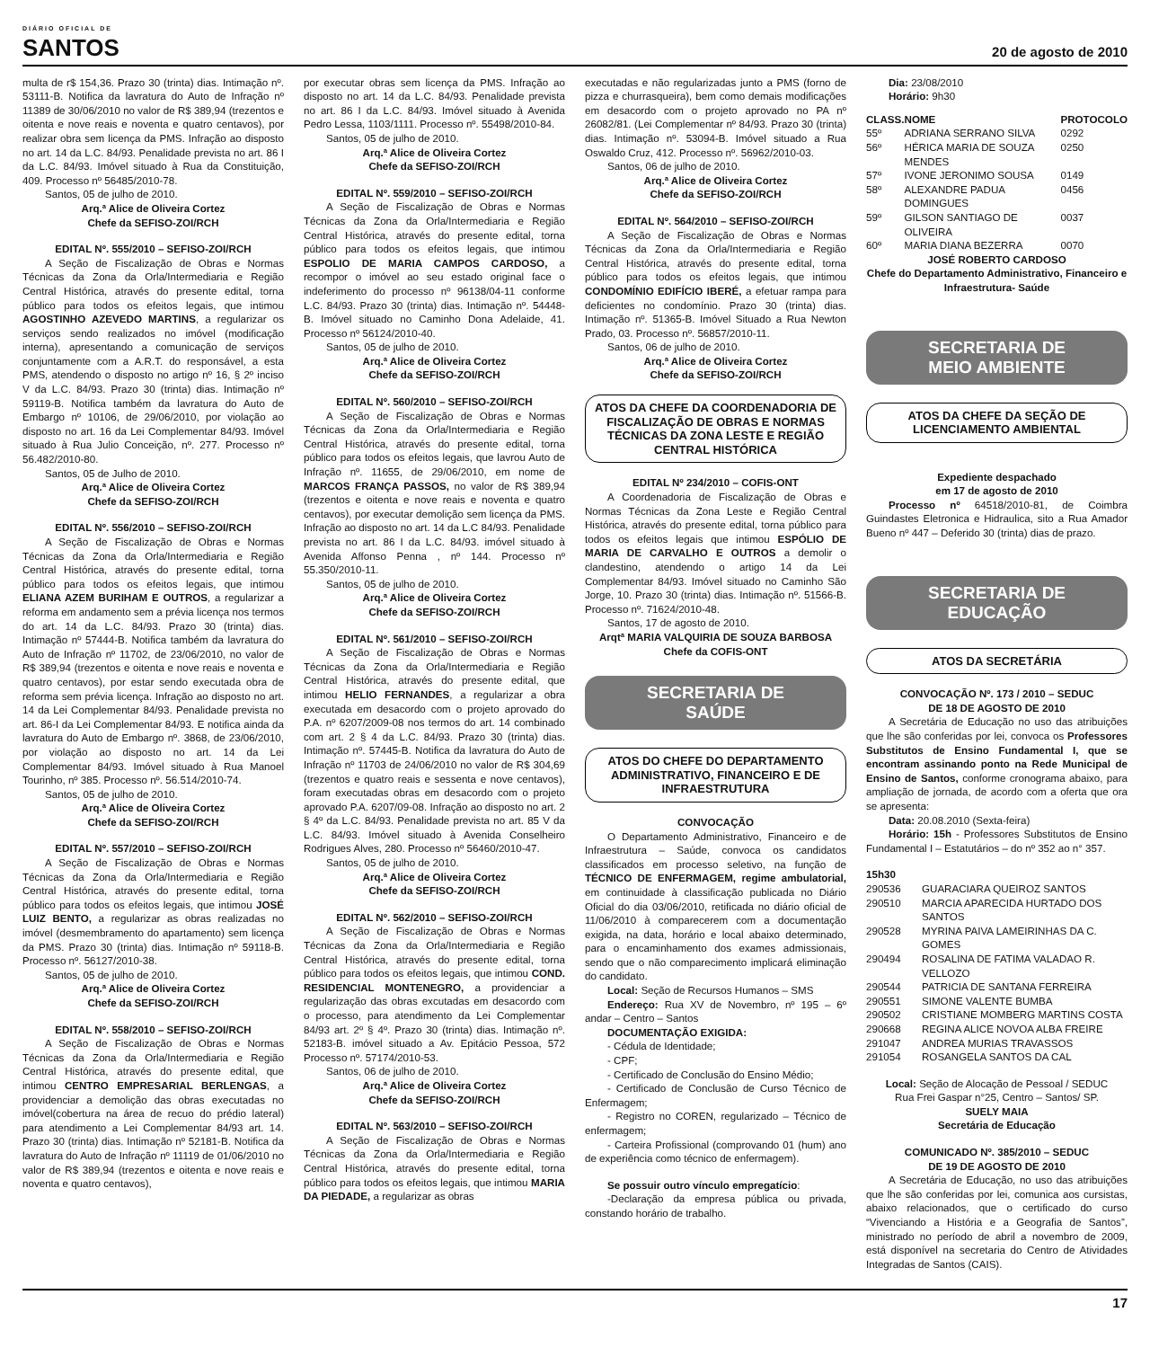DIÁRIO OFICIAL DE
SANTOS
20 de agosto de 2010
multa de r$ 154,36. Prazo 30 (trinta) dias. Intimação nº. 53111-B. Notifica da lavratura do Auto de Infração nº 11389 de 30/06/2010 no valor de R$ 389,94 (trezentos e oitenta e nove reais e noventa e quatro centavos), por realizar obra sem licença da PMS. Infração ao disposto no art. 14 da L.C. 84/93. Penalidade prevista no art. 86 I da L.C. 84/93. Imóvel situado à Rua da Constituição, 409. Processo nº 56485/2010-78.
Santos, 05 de julho de 2010.
Arq.ª Alice de Oliveira Cortez
Chefe da SEFISO-ZOI/RCH
EDITAL Nº. 555/2010 – SEFISO-ZOI/RCH
A Seção de Fiscalização de Obras e Normas Técnicas da Zona da Orla/Intermediaria e Região Central Histórica, através do presente edital, torna público para todos os efeitos legais, que intimou AGOSTINHO AZEVEDO MARTINS, a regularizar os serviços sendo realizados no imóvel (modificação interna), apresentando a comunicação de serviços conjuntamente com a A.R.T. do responsável, a esta PMS, atendendo o disposto no artigo nº 16, § 2º inciso V da L.C. 84/93. Prazo 30 (trinta) dias. Intimação nº 59119-B. Notifica também da lavratura do Auto de Embargo nº 10106, de 29/06/2010, por violação ao disposto no art. 16 da Lei Complementar 84/93. Imóvel situado à Rua Julio Conceição, nº. 277. Processo nº 56.482/2010-80.
Santos, 05 de Julho de 2010.
Arq.ª Alice de Oliveira Cortez
Chefe da SEFISO-ZOI/RCH
EDITAL Nº. 556/2010 – SEFISO-ZOI/RCH
A Seção de Fiscalização de Obras e Normas Técnicas da Zona da Orla/Intermediaria e Região Central Histórica, através do presente edital, torna público para todos os efeitos legais, que intimou ELIANA AZEM BURIHAM E OUTROS, a regularizar a reforma em andamento sem a prévia licença nos termos do art. 14 da L.C. 84/93. Prazo 30 (trinta) dias. Intimação nº 57444-B. Notifica também da lavratura do Auto de Infração nº 11702, de 23/06/2010, no valor de R$ 389,94 (trezentos e oitenta e nove reais e noventa e quatro centavos), por estar sendo executada obra de reforma sem prévia licença. Infração ao disposto no art. 14 da Lei Complementar 84/93. Penalidade prevista no art. 86-I da Lei Complementar 84/93. E notifica ainda da lavratura do Auto de Embargo nº. 3868, de 23/06/2010, por violação ao disposto no art. 14 da Lei Complementar 84/93. Imóvel situado à Rua Manoel Tourinho, nº 385. Processo nº. 56.514/2010-74.
Santos, 05 de julho de 2010.
Arq.ª Alice de Oliveira Cortez
Chefe da SEFISO-ZOI/RCH
EDITAL Nº. 557/2010 – SEFISO-ZOI/RCH
A Seção de Fiscalização de Obras e Normas Técnicas da Zona da Orla/Intermediaria e Região Central Histórica, através do presente edital, torna público para todos os efeitos legais, que intimou JOSÉ LUIZ BENTO, a regularizar as obras realizadas no imóvel (desmembramento do apartamento) sem licença da PMS. Prazo 30 (trinta) dias. Intimação nº 59118-B. Processo nº. 56127/2010-38.
Santos, 05 de julho de 2010.
Arq.ª Alice de Oliveira Cortez
Chefe da SEFISO-ZOI/RCH
EDITAL Nº. 558/2010 – SEFISO-ZOI/RCH
A Seção de Fiscalização de Obras e Normas Técnicas da Zona da Orla/Intermediaria e Região Central Histórica, através do presente edital, que intimou CENTRO EMPRESARIAL BERLENGAS, a providenciar a demolição das obras executadas no imóvel(cobertura na área de recuo do prédio lateral) para atendimento a Lei Complementar 84/93 art. 14. Prazo 30 (trinta) dias. Intimação nº 52181-B. Notifica da lavratura do Auto de Infração nº 11119 de 01/06/2010 no valor de R$ 389,94 (trezentos e oitenta e nove reais e noventa e quatro centavos),
por executar obras sem licença da PMS. Infração ao disposto no art. 14 da L.C. 84/93. Penalidade prevista no art. 86 I da L.C. 84/93. Imóvel situado à Avenida Pedro Lessa, 1103/1111. Processo nº. 55498/2010-84.
Santos, 05 de julho de 2010.
Arq.ª Alice de Oliveira Cortez
Chefe da SEFISO-ZOI/RCH
EDITAL Nº. 559/2010 – SEFISO-ZOI/RCH
A Seção de Fiscalização de Obras e Normas Técnicas da Zona da Orla/Intermediaria e Região Central Histórica, através do presente edital, torna público para todos os efeitos legais, que intimou ESPOLIO DE MARIA CAMPOS CARDOSO, a recompor o imóvel ao seu estado original face o indeferimento do processo nº 96138/04-11 conforme L.C. 84/93. Prazo 30 (trinta) dias. Intimação nº. 54448-B. Imóvel situado no Caminho Dona Adelaide, 41. Processo nº 56124/2010-40.
Santos, 05 de julho de 2010.
Arq.ª Alice de Oliveira Cortez
Chefe da SEFISO-ZOI/RCH
EDITAL Nº. 560/2010 – SEFISO-ZOI/RCH
A Seção de Fiscalização de Obras e Normas Técnicas da Zona da Orla/Intermediaria e Região Central Histórica, através do presente edital, torna público para todos os efeitos legais, que lavrou Auto de Infração nº. 11655, de 29/06/2010, em nome de MARCOS FRANÇA PASSOS, no valor de R$ 389,94 (trezentos e oitenta e nove reais e noventa e quatro centavos), por executar demolição sem licença da PMS. Infração ao disposto no art. 14 da L.C 84/93. Penalidade prevista no art. 86 I da L.C. 84/93. imóvel situado à Avenida Affonso Penna , nº 144. Processo nº 55.350/2010-11.
Santos, 05 de julho de 2010.
Arq.ª Alice de Oliveira Cortez
Chefe da SEFISO-ZOI/RCH
EDITAL Nº. 561/2010 – SEFISO-ZOI/RCH
A Seção de Fiscalização de Obras e Normas Técnicas da Zona da Orla/Intermediaria e Região Central Histórica, através do presente edital, que intimou HELIO FERNANDES, a regularizar a obra executada em desacordo com o projeto aprovado do P.A. nº 6207/2009-08 nos termos do art. 14 combinado com art. 2 § 4 da L.C. 84/93. Prazo 30 (trinta) dias. Intimação nº. 57445-B. Notifica da lavratura do Auto de Infração nº 11703 de 24/06/2010 no valor de R$ 304,69 (trezentos e quatro reais e sessenta e nove centavos), foram executadas obras em desacordo com o projeto aprovado P.A. 6207/09-08. Infração ao disposto no art. 2 § 4º da L.C. 84/93. Penalidade prevista no art. 85 V da L.C. 84/93. Imóvel situado à Avenida Conselheiro Rodrigues Alves, 280. Processo nº 56460/2010-47.
Santos, 05 de julho de 2010.
Arq.ª Alice de Oliveira Cortez
Chefe da SEFISO-ZOI/RCH
EDITAL Nº. 562/2010 – SEFISO-ZOI/RCH
A Seção de Fiscalização de Obras e Normas Técnicas da Zona da Orla/Intermediaria e Região Central Histórica, através do presente edital, torna público para todos os efeitos legais, que intimou COND. RESIDENCIAL MONTENEGRO, a providenciar a regularização das obras excutadas em desacordo com o processo, para atendimento da Lei Complementar 84/93 art. 2º § 4º. Prazo 30 (trinta) dias. Intimação nº. 52183-B. imóvel situado a Av. Epitácio Pessoa, 572 Processo nº. 57174/2010-53.
Santos, 06 de julho de 2010.
Arq.ª Alice de Oliveira Cortez
Chefe da SEFISO-ZOI/RCH
EDITAL Nº. 563/2010 – SEFISO-ZOI/RCH
A Seção de Fiscalização de Obras e Normas Técnicas da Zona da Orla/Intermediaria e Região Central Histórica, através do presente edital, torna público para todos os efeitos legais, que intimou MARIA DA PIEDADE, a regularizar as obras
executadas e não regularizadas junto a PMS (forno de pizza e churrasqueira), bem como demais modificações em desacordo com o projeto aprovado no PA nº 26082/81. (Lei Complementar nº 84/93. Prazo 30 (trinta) dias. Intimação nº. 53094-B. Imóvel situado a Rua Oswaldo Cruz, 412. Processo nº. 56962/2010-03.
Santos, 06 de julho de 2010.
Arq.ª Alice de Oliveira Cortez
Chefe da SEFISO-ZOI/RCH
EDITAL Nº. 564/2010 – SEFISO-ZOI/RCH
A Seção de Fiscalização de Obras e Normas Técnicas da Zona da Orla/Intermediaria e Região Central Histórica, através do presente edital, torna público para todos os efeitos legais, que intimou CONDOMÍNIO EDIFÍCIO IBERÉ, a efetuar rampa para deficientes no condomínio. Prazo 30 (trinta) dias. Intimação nº. 51365-B. Imóvel Situado a Rua Newton Prado, 03. Processo nº. 56857/2010-11.
Santos, 06 de julho de 2010.
Arq.ª Alice de Oliveira Cortez
Chefe da SEFISO-ZOI/RCH
ATOS DA CHEFE DA COORDENADORIA DE FISCALIZAÇÃO DE OBRAS E NORMAS TÉCNICAS DA ZONA LESTE E REGIÃO CENTRAL HISTÓRICA
EDITAL Nº 234/2010 – COFIS-ONT
A Coordenadoria de Fiscalização de Obras e Normas Técnicas da Zona Leste e Região Central Histórica, através do presente edital, torna público para todos os efeitos legais que intimou ESPÓLIO DE MARIA DE CARVALHO E OUTROS a demolir o clandestino, atendendo o artigo 14 da Lei Complementar 84/93. Imóvel situado no Caminho São Jorge, 10. Prazo 30 (trinta) dias. Intimação nº. 51566-B. Processo nº. 71624/2010-48.
Santos, 17 de agosto de 2010.
Arqtª MARIA VALQUIRIA DE SOUZA BARBOSA
Chefe da COFIS-ONT
SECRETARIA DE
SAÚDE
ATOS DO CHEFE DO DEPARTAMENTO ADMINISTRATIVO, FINANCEIRO E DE INFRAESTRUTURA
CONVOCAÇÃO
O Departamento Administrativo, Financeiro e de Infraestrutura – Saúde, convoca os candidatos classificados em processo seletivo, na função de TÉCNICO DE ENFERMAGEM, regime ambulatorial, em continuidade à classificação publicada no Diário Oficial do dia 03/06/2010, retificada no diário oficial de 11/06/2010 à comparecerem com a documentação exigida, na data, horário e local abaixo determinado, para o encaminhamento dos exames admissionais, sendo que o não comparecimento implicará eliminação do candidato.
Local: Seção de Recursos Humanos – SMS
Endereço: Rua XV de Novembro, nº 195 – 6º andar – Centro – Santos
DOCUMENTAÇÃO EXIGIDA:
- Cédula de Identidade;
- CPF;
- Certificado de Conclusão do Ensino Médio;
- Certificado de Conclusão de Curso Técnico de Enfermagem;
- Registro no COREN, regularizado – Técnico de enfermagem;
- Carteira Profissional (comprovando 01 (hum) ano de experiência como técnico de enfermagem).
Se possuir outro vínculo empregatício:
-Declaração da empresa pública ou privada, constando horário de trabalho.
Dia: 23/08/2010
Horário: 9h30
| CLASS. | NOME | PROTOCOLO |
| --- | --- | --- |
| 55º | ADRIANA SERRANO SILVA | 0292 |
| 56º | HÉRICA MARIA DE SOUZA MENDES | 0250 |
| 57º | IVONE JERONIMO SOUSA | 0149 |
| 58º | ALEXANDRE PADUA DOMINGUES | 0456 |
| 59º | GILSON SANTIAGO DE OLIVEIRA | 0037 |
| 60º | MARIA DIANA BEZERRA | 0070 |
JOSÉ ROBERTO CARDOSO
Chefe do Departamento Administrativo, Financeiro e Infraestrutura- Saúde
SECRETARIA DE
MEIO AMBIENTE
ATOS DA CHEFE DA SEÇÃO DE LICENCIAMENTO AMBIENTAL
Expediente despachado
em 17 de agosto de 2010
Processo nº 64518/2010-81, de Coimbra Guindastes Eletronica e Hidraulica, sito a Rua Amador Bueno nº 447 – Deferido 30 (trinta) dias de prazo.
SECRETARIA DE
EDUCAÇÃO
ATOS DA SECRETÁRIA
CONVOCAÇÃO Nº. 173 / 2010 – SEDUC
DE 18 DE AGOSTO DE 2010
A Secretária de Educação no uso das atribuições que lhe são conferidas por lei, convoca os Professores Substitutos de Ensino Fundamental I, que se encontram assinando ponto na Rede Municipal de Ensino de Santos, conforme cronograma abaixo, para ampliação de jornada, de acordo com a oferta que ora se apresenta:
Data: 20.08.2010 (Sexta-feira)
Horário: 15h - Professores Substitutos de Ensino Fundamental I – Estatutários – do nº 352 ao n° 357.
15h30
| 290536 | GUARACIARA QUEIROZ SANTOS |
| 290510 | MARCIA APARECIDA HURTADO DOS SANTOS |
| 290528 | MYRINA PAIVA LAMEIRINHAS DA C. GOMES |
| 290494 | ROSALINA DE FATIMA VALADAO R. VELLOZO |
| 290544 | PATRICIA DE SANTANA FERREIRA |
| 290551 | SIMONE VALENTE BUMBA |
| 290502 | CRISTIANE MOMBERG MARTINS COSTA |
| 290668 | REGINA ALICE NOVOA ALBA FREIRE |
| 291047 | ANDREA MURIAS TRAVASSOS |
| 291054 | ROSANGELA SANTOS DA CAL |
Local: Seção de Alocação de Pessoal / SEDUC
Rua Frei Gaspar n°25, Centro – Santos/ SP.
SUELY MAIA
Secretária de Educação
COMUNICADO Nº. 385/2010 – SEDUC
DE 19 DE AGOSTO DE 2010
A Secretária de Educação, no uso das atribuições que lhe são conferidas por lei, comunica aos cursistas, abaixo relacionados, que o certificado do curso “Vivenciando a História e a Geografia de Santos”, ministrado no período de abril a novembro de 2009, está disponível na secretaria do Centro de Atividades Integradas de Santos (CAIS).
17